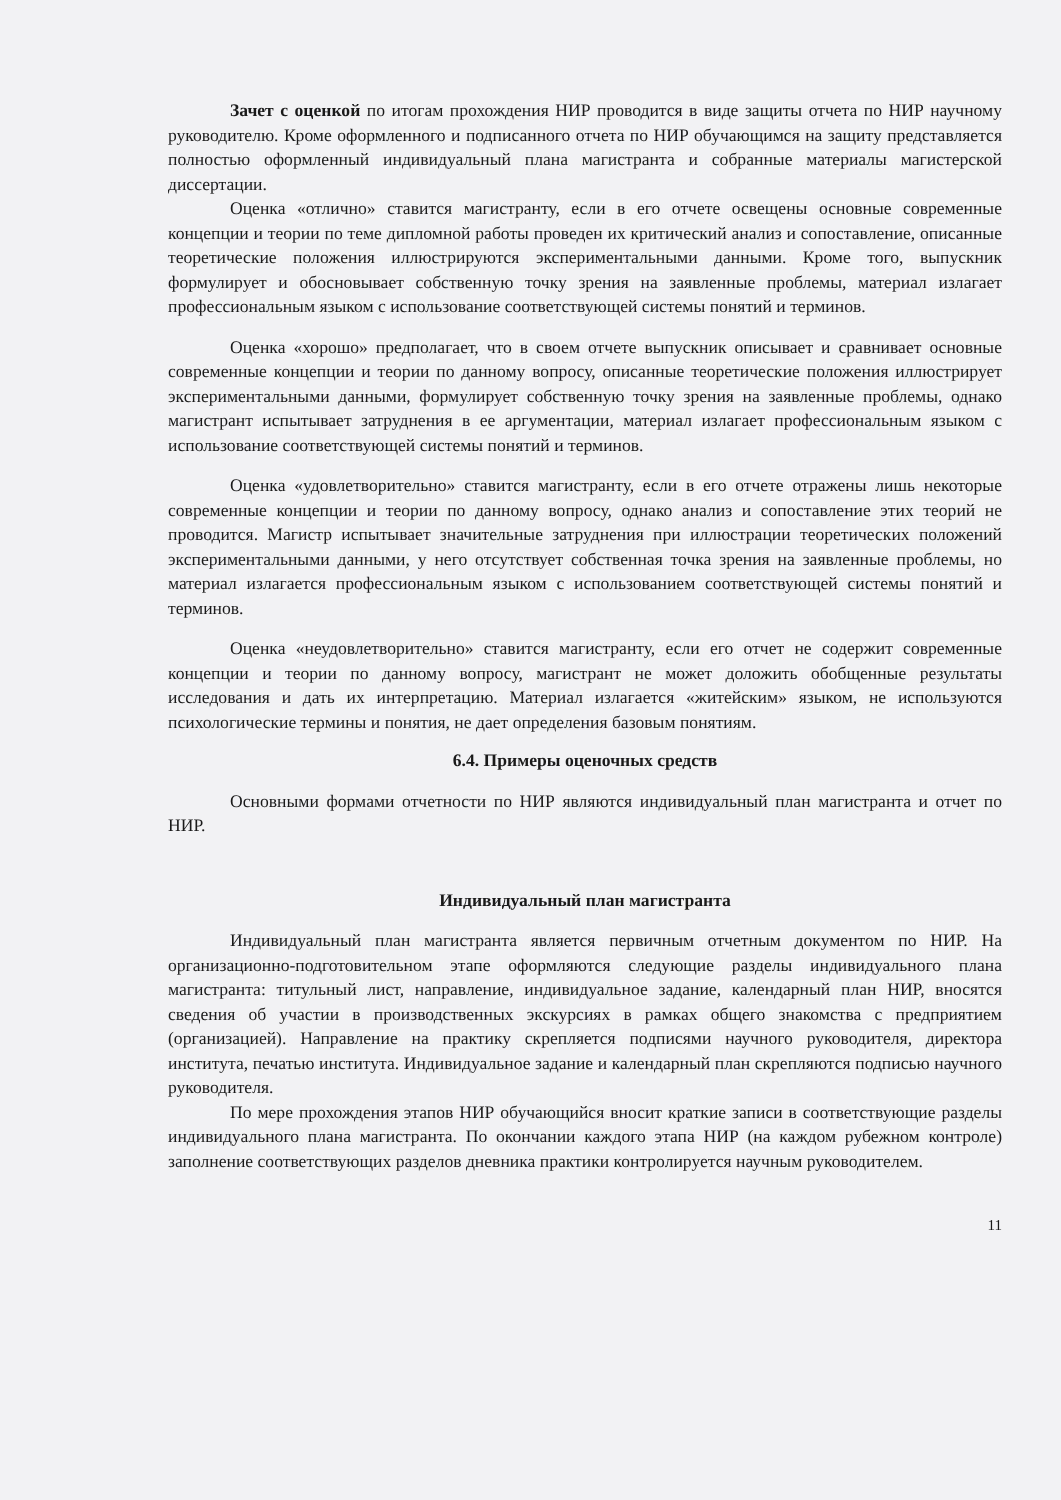Зачет с оценкой по итогам прохождения НИР проводится в виде защиты отчета по НИР научному руководителю. Кроме оформленного и подписанного отчета по НИР обучающимся на защиту представляется полностью оформленный индивидуальный плана магистранта и собранные материалы магистерской диссертации.
Оценка «отлично» ставится магистранту, если в его отчете освещены основные современные концепции и теории по теме дипломной работы проведен их критический анализ и сопоставление, описанные теоретические положения иллюстрируются экспериментальными данными. Кроме того, выпускник формулирует и обосновывает собственную точку зрения на заявленные проблемы, материал излагает профессиональным языком с использование соответствующей системы понятий и терминов.
Оценка «хорошо» предполагает, что в своем отчете выпускник описывает и сравнивает основные современные концепции и теории по данному вопросу, описанные теоретические положения иллюстрирует экспериментальными данными, формулирует собственную точку зрения на заявленные проблемы, однако магистрант испытывает затруднения в ее аргументации, материал излагает профессиональным языком с использование соответствующей системы понятий и терминов.
Оценка «удовлетворительно» ставится магистранту, если в его отчете отражены лишь некоторые современные концепции и теории по данному вопросу, однако анализ и сопоставление этих теорий не проводится. Магистр испытывает значительные затруднения при иллюстрации теоретических положений экспериментальными данными, у него отсутствует собственная точка зрения на заявленные проблемы, но материал излагается профессиональным языком с использованием соответствующей системы понятий и терминов.
Оценка «неудовлетворительно» ставится магистранту, если его отчет не содержит современные концепции и теории по данному вопросу, магистрант не может доложить обобщенные результаты исследования и дать их интерпретацию. Материал излагается «житейским» языком, не используются психологические термины и понятия, не дает определения базовым понятиям.
6.4. Примеры оценочных средств
Основными формами отчетности по НИР являются индивидуальный план магистранта и отчет по НИР.
Индивидуальный план магистранта
Индивидуальный план магистранта является первичным отчетным документом по НИР. На организационно-подготовительном этапе оформляются следующие разделы индивидуального плана магистранта: титульный лист, направление, индивидуальное задание, календарный план НИР, вносятся сведения об участии в производственных экскурсиях в рамках общего знакомства с предприятием (организацией). Направление на практику скрепляется подписями научного руководителя, директора института, печатью института. Индивидуальное задание и календарный план скрепляются подписью научного руководителя.
По мере прохождения этапов НИР обучающийся вносит краткие записи в соответствующие разделы индивидуального плана магистранта. По окончании каждого этапа НИР (на каждом рубежном контроле) заполнение соответствующих разделов дневника практики контролируется научным руководителем.
11